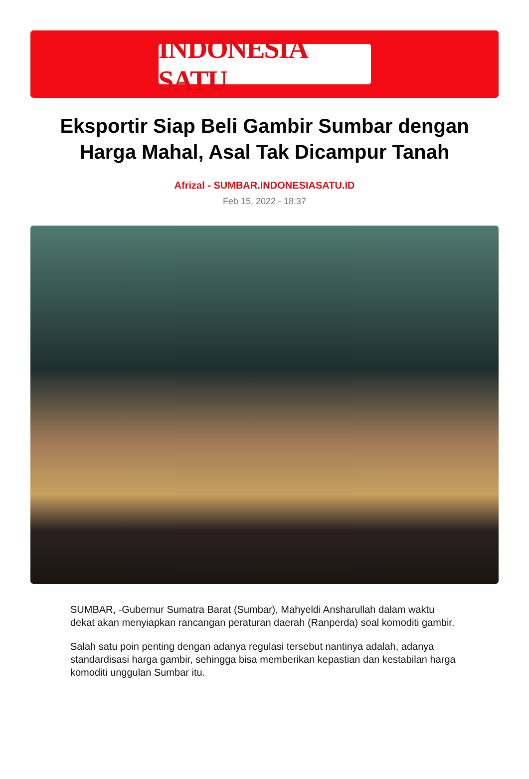INDONESIA SATU
Eksportir Siap Beli Gambir Sumbar dengan Harga Mahal, Asal Tak Dicampur Tanah
Afrizal - SUMBAR.INDONESIASATU.ID
Feb 15, 2022 - 18:37
SUMBAR, -Gubernur Sumatra Barat (Sumbar), Mahyeldi Ansharullah dalam waktu dekat akan menyiapkan rancangan peraturan daerah (Ranperda) soal komoditi gambir.
Salah satu poin penting dengan adanya regulasi tersebut nantinya adalah, adanya standardisasi harga gambir, sehingga bisa memberikan kepastian dan kestabilan harga komoditi unggulan Sumbar itu.